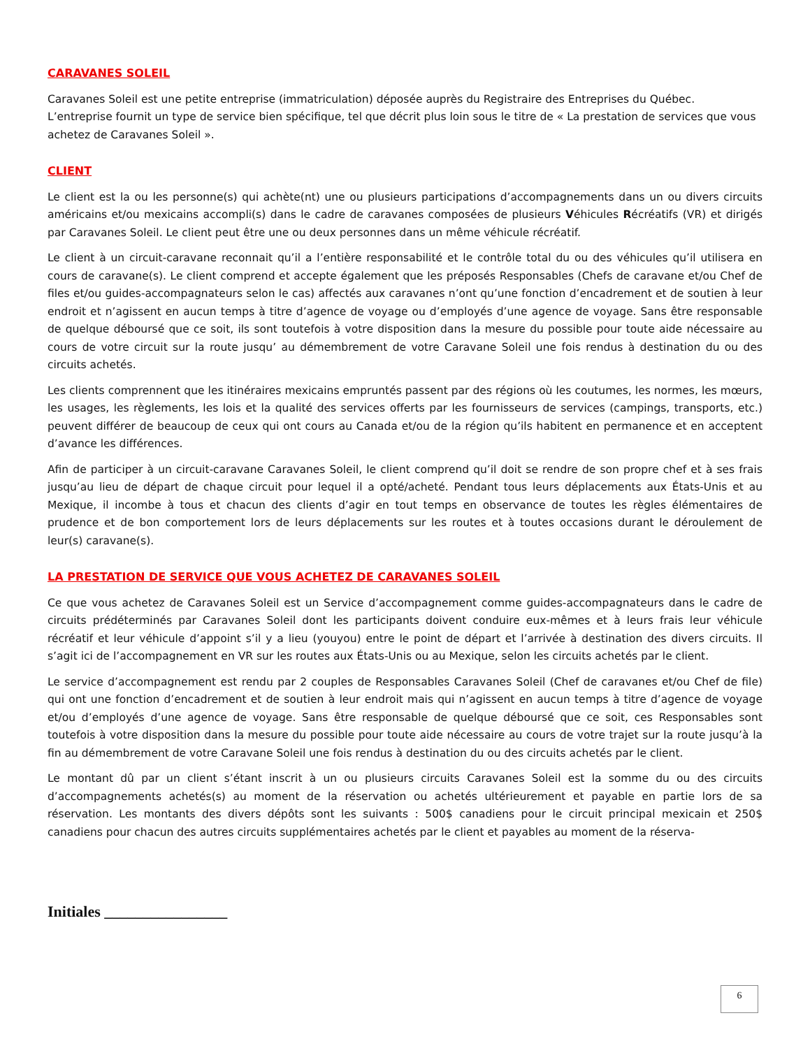CARAVANES SOLEIL
Caravanes Soleil est une petite entreprise (immatriculation) déposée auprès du Registraire des Entreprises du Québec. L’entreprise fournit un type de service bien spécifique, tel que décrit plus loin sous le titre de « La prestation de services que vous achetez de Caravanes Soleil ».
CLIENT
Le client est la ou les personne(s) qui achète(nt) une ou plusieurs participations d’accompagnements dans un ou divers circuits américains et/ou mexicains accompli(s) dans le cadre de caravanes composées de plusieurs Véhicules Récréatifs (VR) et dirigés par Caravanes Soleil. Le client peut être une ou deux personnes dans un même véhicule récréatif.
Le client à un circuit-caravane reconnait qu’il a l’entière responsabilité et le contrôle total du ou des véhicules qu’il utilisera en cours de caravane(s). Le client comprend et accepte également que les préposés Responsables (Chefs de caravane et/ou Chef de files et/ou guides-accompagnateurs selon le cas) affectés aux caravanes n’ont qu’une fonction d’encadrement et de soutien à leur endroit et n’agissent en aucun temps à titre d’agence de voyage ou d’employés d’une agence de voyage. Sans être responsable de quelque déboursé que ce soit, ils sont toutefois à votre disposition dans la mesure du possible pour toute aide nécessaire au cours de votre circuit sur la route jusqu’ au démembrement de votre Caravane Soleil une fois rendus à destination du ou des circuits achetés.
Les clients comprennent que les itinéraires mexicains empruntés passent par des régions où les coutumes, les normes, les mœurs, les usages, les règlements, les lois et la qualité des services offerts par les fournisseurs de services (campings, transports, etc.) peuvent différer de beaucoup de ceux qui ont cours au Canada et/ou de la région qu’ils habitent en permanence et en acceptent d’avance les différences.
Afin de participer à un circuit-caravane Caravanes Soleil, le client comprend qu’il doit se rendre de son propre chef et à ses frais jusqu’au lieu de départ de chaque circuit pour lequel il a opté/acheté. Pendant tous leurs déplacements aux États-Unis et au Mexique, il incombe à tous et chacun des clients d’agir en tout temps en observance de toutes les règles élémentaires de prudence et de bon comportement lors de leurs déplacements sur les routes et à toutes occasions durant le déroulement de leur(s) caravane(s).
LA PRESTATION DE SERVICE QUE VOUS ACHETEZ DE CARAVANES SOLEIL
Ce que vous achetez de Caravanes Soleil est un Service d’accompagnement comme guides-accompagnateurs dans le cadre de circuits prédéterminés par Caravanes Soleil dont les participants doivent conduire eux-mêmes et à leurs frais leur véhicule récréatif et leur véhicule d’appoint s’il y a lieu (youyou) entre le point de départ et l’arrivée à destination des divers circuits. Il s’agit ici de l’accompagnement en VR sur les routes aux États-Unis ou au Mexique, selon les circuits achetés par le client.
Le service d’accompagnement est rendu par 2 couples de Responsables Caravanes Soleil (Chef de caravanes et/ou Chef de file) qui ont une fonction d’encadrement et de soutien à leur endroit mais qui n’agissent en aucun temps à titre d’agence de voyage et/ou d’employés d’une agence de voyage. Sans être responsable de quelque déboursé que ce soit, ces Responsables sont toutefois à votre disposition dans la mesure du possible pour toute aide nécessaire au cours de votre trajet sur la route jusqu’à la fin au démembrement de votre Caravane Soleil une fois rendus à destination du ou des circuits achetés par le client.
Le montant dû par un client s’étant inscrit à un ou plusieurs circuits Caravanes Soleil est la somme du ou des circuits d’accompagnements achetés(s) au moment de la réservation ou achetés ultérieurement et payable en partie lors de sa réservation. Les montants des divers dépôts sont les suivants : 500$ canadiens pour le circuit principal mexicain et 250$ canadiens pour chacun des autres circuits supplémentaires achetés par le client et payables au moment de la réserva-
Initiales ________________
6